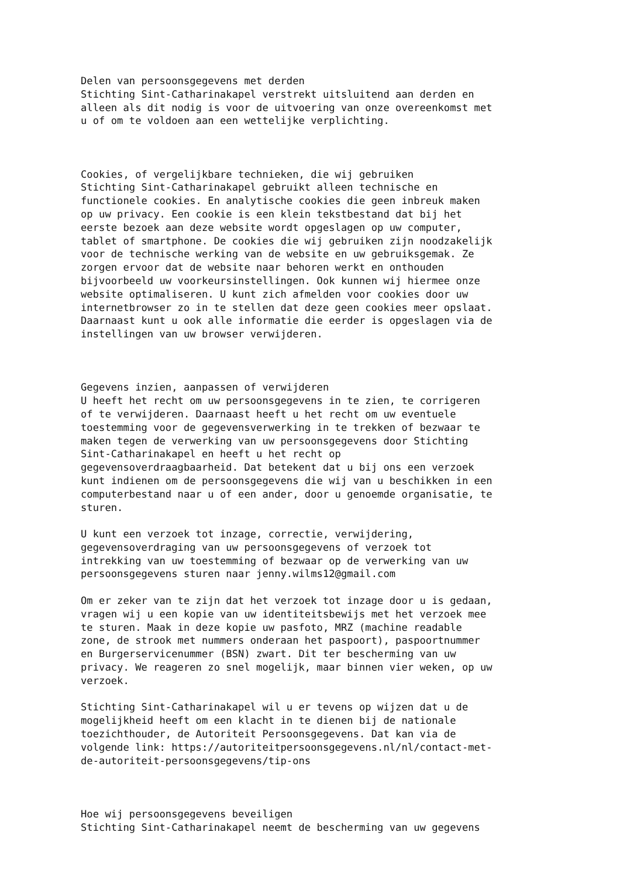Delen van persoonsgegevens met derden
Stichting Sint-Catharinakapel verstrekt uitsluitend aan derden en
alleen als dit nodig is voor de uitvoering van onze overeenkomst met
u of om te voldoen aan een wettelijke verplichting.



Cookies, of vergelijkbare technieken, die wij gebruiken
Stichting Sint-Catharinakapel gebruikt alleen technische en
functionele cookies. En analytische cookies die geen inbreuk maken
op uw privacy. Een cookie is een klein tekstbestand dat bij het
eerste bezoek aan deze website wordt opgeslagen op uw computer,
tablet of smartphone. De cookies die wij gebruiken zijn noodzakelijk
voor de technische werking van de website en uw gebruiksgemak. Ze
zorgen ervoor dat de website naar behoren werkt en onthouden
bijvoorbeeld uw voorkeursinstellingen. Ook kunnen wij hiermee onze
website optimaliseren. U kunt zich afmelden voor cookies door uw
internetbrowser zo in te stellen dat deze geen cookies meer opslaat.
Daarnaast kunt u ook alle informatie die eerder is opgeslagen via de
instellingen van uw browser verwijderen.



Gegevens inzien, aanpassen of verwijderen
U heeft het recht om uw persoonsgegevens in te zien, te corrigeren
of te verwijderen. Daarnaast heeft u het recht om uw eventuele
toestemming voor de gegevensverwerking in te trekken of bezwaar te
maken tegen de verwerking van uw persoonsgegevens door Stichting
Sint-Catharinakapel en heeft u het recht op
gegevensoverdraagbaarheid. Dat betekent dat u bij ons een verzoek
kunt indienen om de persoonsgegevens die wij van u beschikken in een
computerbestand naar u of een ander, door u genoemde organisatie, te
sturen.

U kunt een verzoek tot inzage, correctie, verwijdering,
gegevensoverdraging van uw persoonsgegevens of verzoek tot
intrekking van uw toestemming of bezwaar op de verwerking van uw
persoonsgegevens sturen naar jenny.wilms12@gmail.com

Om er zeker van te zijn dat het verzoek tot inzage door u is gedaan,
vragen wij u een kopie van uw identiteitsbewijs met het verzoek mee
te sturen. Maak in deze kopie uw pasfoto, MRZ (machine readable
zone, de strook met nummers onderaan het paspoort), paspoortnummer
en Burgerservicenummer (BSN) zwart. Dit ter bescherming van uw
privacy. We reageren zo snel mogelijk, maar binnen vier weken, op uw
verzoek.

Stichting Sint-Catharinakapel wil u er tevens op wijzen dat u de
mogelijkheid heeft om een klacht in te dienen bij de nationale
toezichthouder, de Autoriteit Persoonsgegevens. Dat kan via de
volgende link: https://autoriteitpersoonsgegevens.nl/nl/contact-met-
de-autoriteit-persoonsgegevens/tip-ons



Hoe wij persoonsgegevens beveiligen
Stichting Sint-Catharinakapel neemt de bescherming van uw gegevens